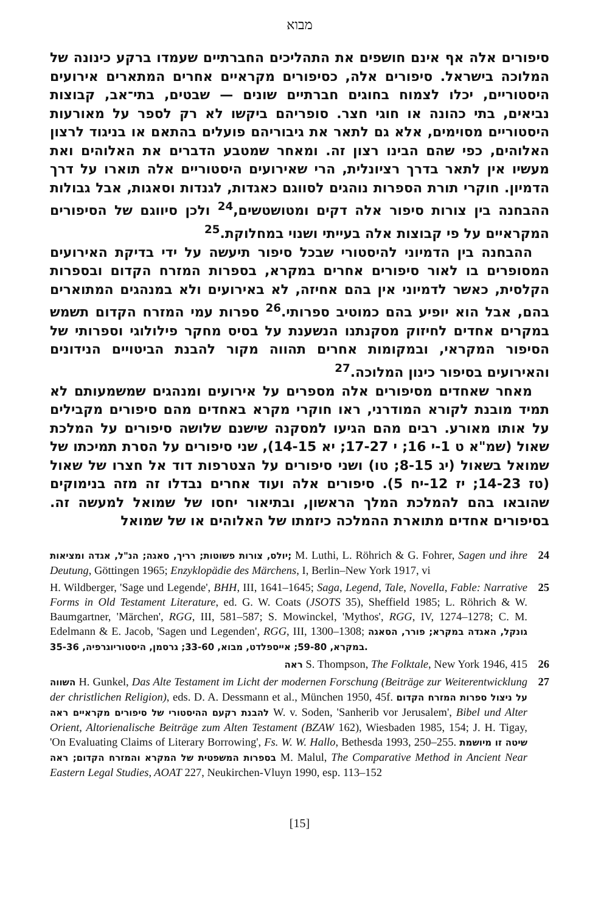מבוא
סיפורים אלה אף אינם חושפים את התהליכים החברתיים שעמדו ברקע כינונה של המלוכה בישראל. סיפורים אלה, כסיפורים מקראיים אחרים המתארים אירועים היסטוריים, יכלו לצמוח בחוגים חברתיים שונים — שבטים, בתי־אב, קבוצות נביאים, בתי כהונה או חוגי חצר. סופריהם ביקשו לא רק לספר על מאורעות היסטוריים מסוימים, אלא גם לתאר את גיבוריהם פועלים בהתאם או בניגוד לרצון האלוהים, כפי שהם הבינו רצון זה. ומאחר שמטבע הדברים את האלוהים ואת מעשיו אין לתאר בדרך רציונלית, הרי שאירועים היסטוריים אלה תוארו על דרך הדמיון. חוקרי תורת הספרות נוהגים לסווגם כאגדות, לגנדות וסאגות, אבל גבולות ההבחנה בין צורות סיפור אלה דקים ומטושטשים,<sup>24</sup> ולכן סיווגם של הסיפורים המקראיים על פי קבוצות אלה בעייתי ושנוי במחלוקת.<sup>25</sup>
ההבחנה בין הדמיוני להיסטורי שבכל סיפור תיעשה על ידי בדיקת האירועים המסופרים בו לאור סיפורים אחרים במקרא, בספרות המזרח הקדום ובספרות הקלסית, כאשר לדמיוני אין בהם אחיזה, לא באירועים ולא במנהגים המתוארים בהם, אבל הוא יופיע בהם כמוטיב ספרותי.<sup>26</sup> ספרות עמי המזרח הקדום תשמש במקרים אחדים לחיזוק מסקנתנו הנשענת על בסיס מחקר פילולוגי וספרותי של הסיפור המקראי, ובמקומות אחרים תהווה מקור להבנת הביטויים הנידונים והאירועים בסיפור כינון המלוכה.<sup>27</sup>
מאחר שאחדים מסיפורים אלה מספרים על אירועים ומנהגים שמשמעותם לא תמיד מובנת לקורא המודרני, ראו חוקרי מקרא באחדים מהם סיפורים מקבילים על אותו מאורע. רבים מהם הגיעו למסקנה שישנם שלושה סיפורים על המלכת שאול (שמ"א ט 1-י 16; י 17-27; יא 14-15), שני סיפורים על הסרת תמיכתו של שמואל בשאול (יג 8-15; טו) ושני סיפורים על הצטרפות דוד אל חצרו של שאול (טז 14-23; יז 12-יח 5). סיפורים אלה ועוד אחרים נבדלו זה מזה בנימוקים שהובאו בהם להמלכת המלך הראשון, ובתיאור יחסו של שמואל למעשה זה. בסיפורים אחדים מתוארת ההמלכה כיזמתו של האלוהים או של שמואל
24 יולס, צורות פשוטות; רריך, סאגה; הנ"ל, אגדה ומציאות; M. Luthi, L. Röhrich & G. Fohrer, Sagen und ihre Deutung, Göttingen 1965; Enzyklopädie des Märchens, I, Berlin–New York 1917, vi
25 H. Wildberger, 'Sage und Legende', BHH, III, 1641–1645; Saga, Legend, Tale, Novella, Fable: Narrative Forms in Old Testament Literature, ed. G. W. Coats (JSOTS 35), Sheffield 1985; L. Röhrich & W. Baumgartner, 'Märchen', RGG, III, 581–587; S. Mowinckel, 'Mythos', RGG, IV, 1274–1278; C. M. Edelmann & E. Jacob, 'Sagen und Legenden', RGG, III, 1300–1308; גונקל, האגדה במקרא; פורר, הסאגה במקרא, 59-80; אייספלדט, מבוא, 33-60; גרסמן, היסטוריוגרפיה, 35-36.
26 ראה S. Thompson, The Folktale, New York 1946, 415
27 השווה H. Gunkel, Das Alte Testament im Licht der modernen Forschung (Beiträge zur Weiterentwicklung der christlichen Religion), eds. D. A. Dessmann et al., München 1950, 45f. על ניצול ספרות המזרח הקדום להבנת רקעם ההיסטורי של סיפורים מקראיים ראה W. v. Soden, 'Sanherib vor Jerusalem', Bibel und Alter Orient, Altorienalische Beiträge zum Alten Testament (BZAW 162), Wiesbaden 1985, 154; J. H. Tigay, 'On Evaluating Claims of Literary Borrowing', Fs. W. W. Hallo, Bethesda 1993, 250–255. שיטה זו מיושמת בספרות המשפטית של המקרא והמזרח הקדום; ראה M. Malul, The Comparative Method in Ancient Near Eastern Legal Studies, AOAT 227, Neukirchen-Vluyn 1990, esp. 113–152
[15]